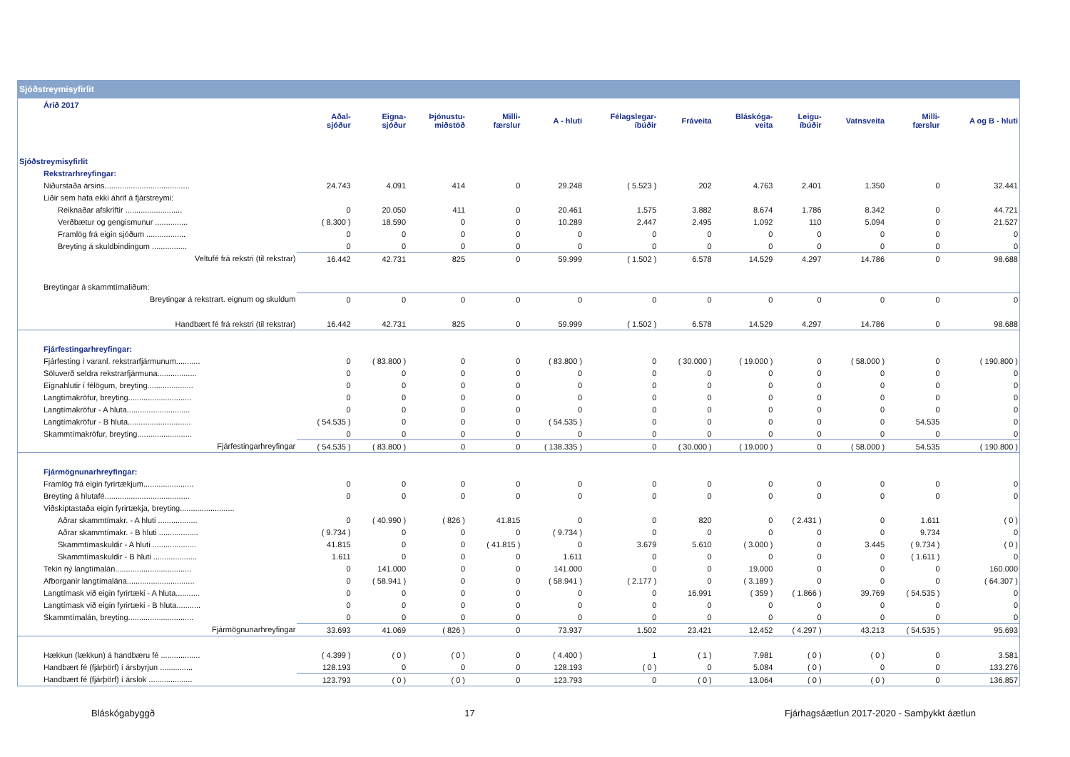Sjóðstreymisyfirlit
| Árið 2017 | | | | | | | | | | | | |
| | Aðal- sjóður | Eigna- sjóður | Þjónustu- miðstöð | Milli- færslur | A - hluti | Félagslegar- íbúðir | Fráveita | Bláskóga- veita | Leigu- íbúðir | Vatnsveita | Milli- færslur | A og B - hluti |
| Sjóðstreymisyfirlit | | | | | | | | | | | | |
| Rekstrarhreyfingar: | | | | | | | | | | | | |
| Niðurstaða ársins....................................... | 24.743 | 4.091 | 414 | 0 | 29.248 | ( 5.523 ) | 202 | 4.763 | 2.401 | 1.350 | 0 | 32.441 |
| Liðir sem hafa ekki áhrif á fjárstreymi: | | | | | | | | | | | | |
| Reiknaðar afskriftir .......................... | 0 | 20.050 | 411 | 0 | 20.461 | 1.575 | 3.882 | 8.674 | 1.786 | 8.342 | 0 | 44.721 |
| Verðbætur og gengismunur ............... | ( 8.300 ) | 18.590 | 0 | 0 | 10.289 | 2.447 | 2.495 | 1.092 | 110 | 5.094 | 0 | 21.527 |
| Framlög frá eigin sjóðum .................. | 0 | 0 | 0 | 0 | 0 | 0 | 0 | 0 | 0 | 0 | 0 | 0 |
| Breyting á skuldbindingum ................ | 0 | 0 | 0 | 0 | 0 | 0 | 0 | 0 | 0 | 0 | 0 | 0 |
| Veltufé frá rekstri (til rekstrar) | 16.442 | 42.731 | 825 | 0 | 59.999 | ( 1.502 ) | 6.578 | 14.529 | 4.297 | 14.786 | 0 | 98.688 |
| Breytingar á skammtímaliðum: | | | | | | | | | | | | |
| Breytingar á rekstrart. eignum og skuldum | 0 | 0 | 0 | 0 | 0 | 0 | 0 | 0 | 0 | 0 | 0 | 0 |
| Handbært fé frá rekstri (til rekstrar) | 16.442 | 42.731 | 825 | 0 | 59.999 | ( 1.502 ) | 6.578 | 14.529 | 4.297 | 14.786 | 0 | 98.688 |
| Fjárfestingarhreyfingar: | | | | | | | | | | | | |
| Fjárfesting í varanl. rekstrarfjármunum........... | 0 | ( 83.800 ) | 0 | 0 | ( 83.800 ) | 0 | ( 30.000 ) | ( 19.000 ) | 0 | ( 58.000 ) | 0 | ( 190.800 ) |
| Söluverð seldra rekstrarfjármuna.................. | 0 | 0 | 0 | 0 | 0 | 0 | 0 | 0 | 0 | 0 | 0 | 0 |
| Eignahlutir í félögum, breyting..................... | 0 | 0 | 0 | 0 | 0 | 0 | 0 | 0 | 0 | 0 | 0 | 0 |
| Langtímakröfur, breyting............................. | 0 | 0 | 0 | 0 | 0 | 0 | 0 | 0 | 0 | 0 | 0 | 0 |
| Langtímakröfur - A hluta............................. | 0 | 0 | 0 | 0 | 0 | 0 | 0 | 0 | 0 | 0 | 0 | 0 |
| Langtímakröfur - B hluta............................. | ( 54.535 ) | 0 | 0 | 0 | ( 54.535 ) | 0 | 0 | 0 | 0 | 0 | 54.535 | 0 |
| Skammtímakröfur, breyting......................... | 0 | 0 | 0 | 0 | 0 | 0 | 0 | 0 | 0 | 0 | 0 | 0 |
| Fjárfestingarhreyfingar | ( 54.535 ) | ( 83.800 ) | 0 | 0 | ( 138.335 ) | 0 | ( 30.000 ) | ( 19.000 ) | 0 | ( 58.000 ) | 54.535 | ( 190.800 ) |
| Fjármögnunarhreyfingar: | | | | | | | | | | | | |
| Framlög frá eigin fyrirtækjum....................... | 0 | 0 | 0 | 0 | 0 | 0 | 0 | 0 | 0 | 0 | 0 | 0 |
| Breyting á hlutafé....................................... | 0 | 0 | 0 | 0 | 0 | 0 | 0 | 0 | 0 | 0 | 0 | 0 |
| Viðskiptastaða eigin fyrirtækja, breyting......................... | | | | | | | | | | | | |
| Aðrar skammtímakr. - A hluti .................. | 0 | ( 40.990 ) | ( 826 ) | 41.815 | 0 | 0 | 820 | 0 | ( 2.431 ) | 0 | 1.611 | ( 0 ) |
| Aðrar skammtímakr. - B hluti .................. | ( 9.734 ) | 0 | 0 | 0 | ( 9.734 ) | 0 | 0 | 0 | 0 | 0 | 9.734 | 0 |
| Skammtímaskuldir - A hluti .................... | 41.815 | 0 | 0 | ( 41.815 ) | 0 | 3.679 | 5.610 | ( 3.000 ) | 0 | 3.445 | ( 9.734 ) | ( 0 ) |
| Skammtímaskuldir - B hluti .................... | 1.611 | 0 | 0 | 0 | 1.611 | 0 | 0 | 0 | 0 | 0 | ( 1.611 ) | 0 |
| Tekin ný langtímalán................................... | 0 | 141.000 | 0 | 0 | 141.000 | 0 | 0 | 19.000 | 0 | 0 | 0 | 160.000 |
| Afborganir langtímalána............................... | 0 | ( 58.941 ) | 0 | 0 | ( 58.941 ) | ( 2.177 ) | 0 | ( 3.189 ) | 0 | 0 | 0 | ( 64.307 ) |
| Langtímask við eigin fyrirtæki - A hluta........... | 0 | 0 | 0 | 0 | 0 | 0 | 16.991 | ( 359 ) | ( 1.866 ) | 39.769 | ( 54.535 ) | 0 |
| Langtímask við eigin fyrirtæki - B hluta........... | 0 | 0 | 0 | 0 | 0 | 0 | 0 | 0 | 0 | 0 | 0 | 0 |
| Skammtímalán, breyting.............................. | 0 | 0 | 0 | 0 | 0 | 0 | 0 | 0 | 0 | 0 | 0 | 0 |
| Fjármögnunarhreyfingar | 33.693 | 41.069 | ( 826 ) | 0 | 73.937 | 1.502 | 23.421 | 12.452 | ( 4.297 ) | 43.213 | ( 54.535 ) | 95.693 |
| Hækkun (lækkun) á handbæru fé .................. | ( 4.399 ) | ( 0 ) | ( 0 ) | 0 | ( 4.400 ) | 1 | ( 1 ) | 7.981 | ( 0 ) | ( 0 ) | 0 | 3.581 |
| Handbært fé (fjárþörf) í ársbyrjun ............... | 128.193 | 0 | 0 | 0 | 128.193 | ( 0 ) | 0 | 5.084 | ( 0 ) | 0 | 0 | 133.276 |
| Handbært fé (fjárþörf) í árslok .................... | 123.793 | ( 0 ) | ( 0 ) | 0 | 123.793 | 0 | ( 0 ) | 13.064 | ( 0 ) | ( 0 ) | 0 | 136.857 |
Bláskógabyggð 17 Fjárhagsáætlun 2017-2020 - Samþykkt áætlun